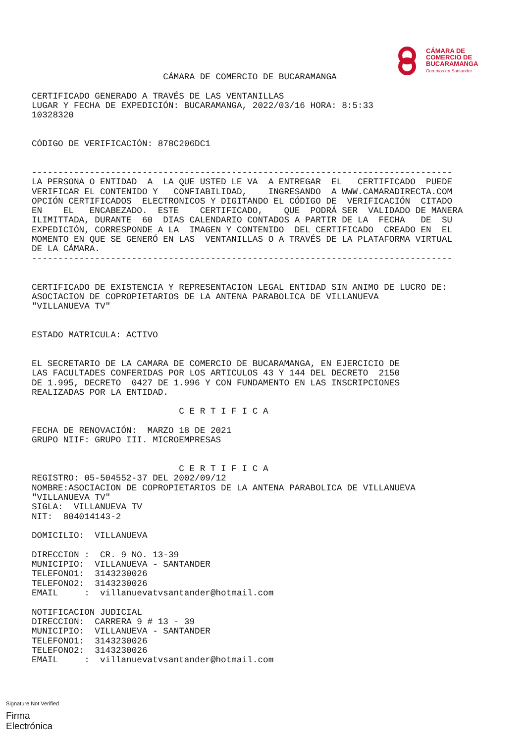CÁMARA DE
COMERCIO DE
BUCARAMANGA
Creemos en Santander
                         CÁMARA DE COMERCIO DE BUCARAMANGA

CERTIFICADO GENERADO A TRAVÉS DE LAS VENTANILLAS
LUGAR Y FECHA DE EXPEDICIÓN: BUCARAMANGA, 2022/03/16 HORA: 8:5:33
10328320


CÓDIGO DE VERIFICACIÓN: 878C206DC1


--------------------------------------------------------------------------------
LA PERSONA O ENTIDAD  A  LA QUE USTED LE VA  A ENTREGAR  EL   CERTIFICADO  PUEDE
VERIFICAR EL CONTENIDO Y   CONFIABILIDAD,    INGRESANDO  A WWW.CAMARADIRECTA.COM
OPCIÓN CERTIFICADOS  ELECTRONICOS Y DIGITANDO EL CÓDIGO DE  VERIFICACIÓN  CITADO
EN    EL   ENCABEZADO.  ESTE    CERTIFICADO,    QUE  PODRÁ SER  VALIDADO DE MANERA
ILIMITTADA, DURANTE  60  DIAS CALENDARIO CONTADOS A PARTIR DE LA  FECHA   DE  SU
EXPEDICIÓN, CORRESPONDE A LA  IMAGEN Y CONTENIDO  DEL CERTIFICADO  CREADO EN  EL
MOMENTO EN QUE SE GENERÓ EN LAS  VENTANILLAS O A TRAVÉS DE LA PLATAFORMA VIRTUAL
DE LA CÁMARA.
--------------------------------------------------------------------------------


CERTIFICADO DE EXISTENCIA Y REPRESENTACION LEGAL ENTIDAD SIN ANIMO DE LUCRO DE:
ASOCIACION DE COPROPIETARIOS DE LA ANTENA PARABOLICA DE VILLANUEVA
"VILLANUEVA TV"


ESTADO MATRICULA: ACTIVO


EL SECRETARIO DE LA CAMARA DE COMERCIO DE BUCARAMANGA, EN EJERCICIO DE
LAS FACULTADES CONFERIDAS POR LOS ARTICULOS 43 Y 144 DEL DECRETO  2150
DE 1.995, DECRETO  0427 DE 1.996 Y CON FUNDAMENTO EN LAS INSCRIPCIONES
REALIZADAS POR LA ENTIDAD.

                            C E R T I F I C A

FECHA DE RENOVACIÓN:  MARZO 18 DE 2021
GRUPO NIIF: GRUPO III. MICROEMPRESAS


                            C E R T I F I C A
REGISTRO: 05-504552-37 DEL 2002/09/12
NOMBRE:ASOCIACION DE COPROPIETARIOS DE LA ANTENA PARABOLICA DE VILLANUEVA
"VILLANUEVA TV"
SIGLA:  VILLANUEVA TV
NIT:  804014143-2

DOMICILIO:  VILLANUEVA

DIRECCION :  CR. 9 NO. 13-39
MUNICIPIO:  VILLANUEVA - SANTANDER
TELEFONO1:  3143230026
TELEFONO2:  3143230026
EMAIL     :  villanuevatvsantander@hotmail.com

NOTIFICACION JUDICIAL
DIRECCION:  CARRERA 9 # 13 - 39
MUNICIPIO:  VILLANUEVA - SANTANDER
TELEFONO1:  3143230026
TELEFONO2:  3143230026
EMAIL     :  villanuevatvsantander@hotmail.com
Signature Not Verified
Firma
Electrónica